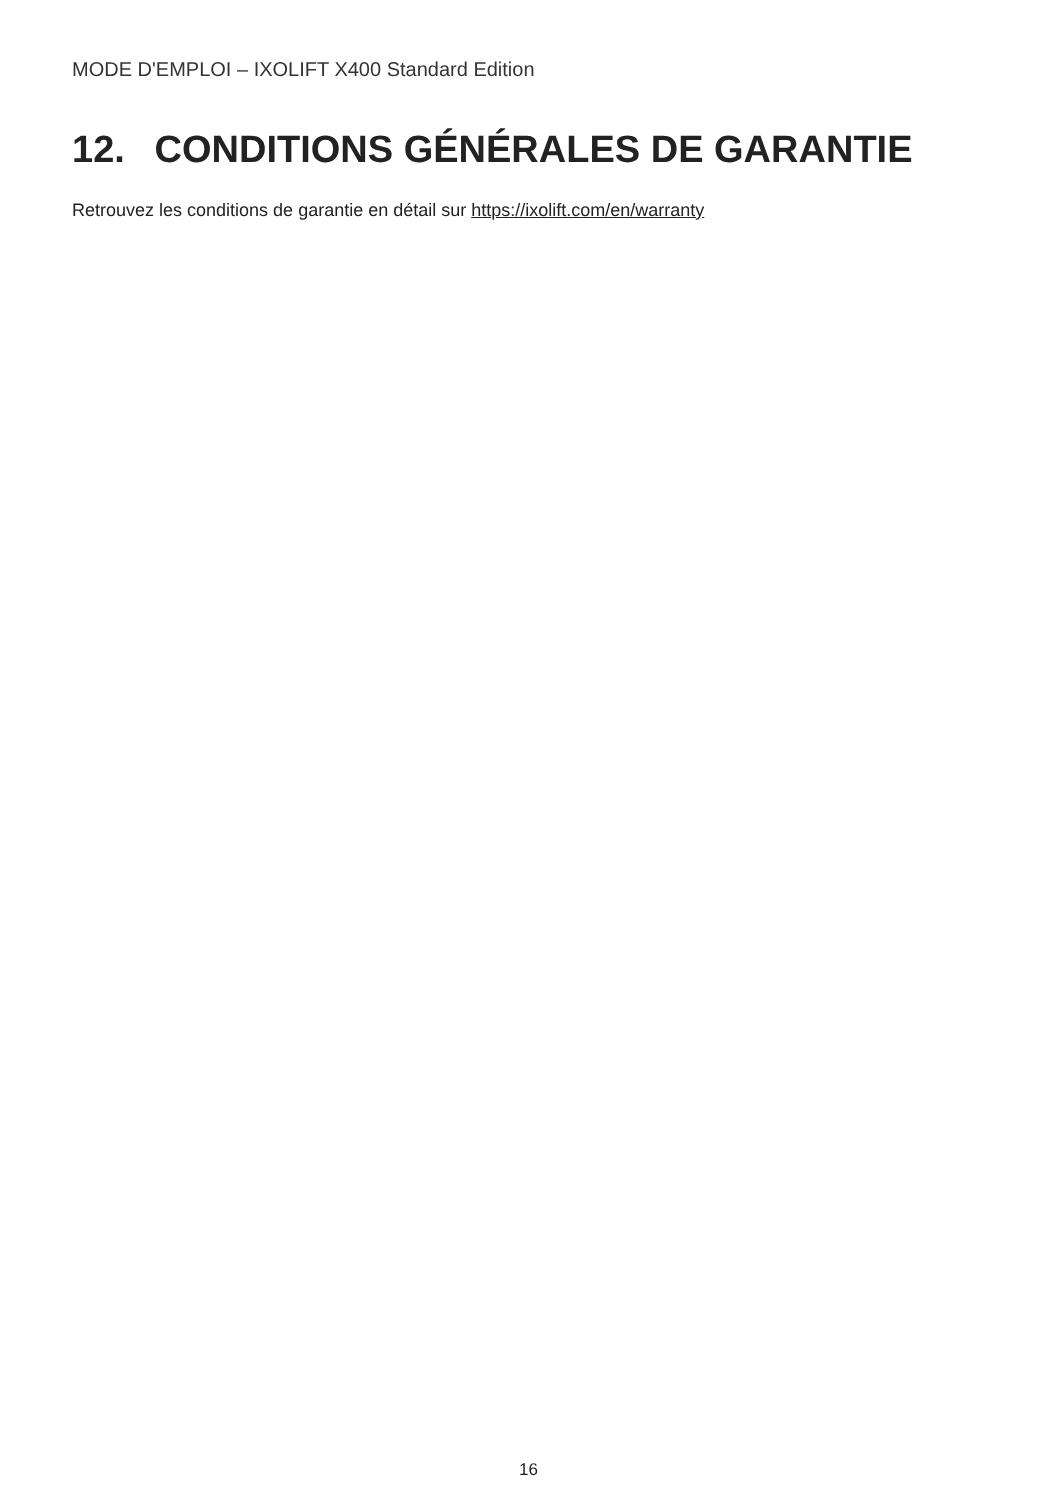MODE D'EMPLOI – IXOLIFT X400 Standard Edition
12. CONDITIONS GÉNÉRALES DE GARANTIE
Retrouvez les conditions de garantie en détail sur https://ixolift.com/en/warranty
16